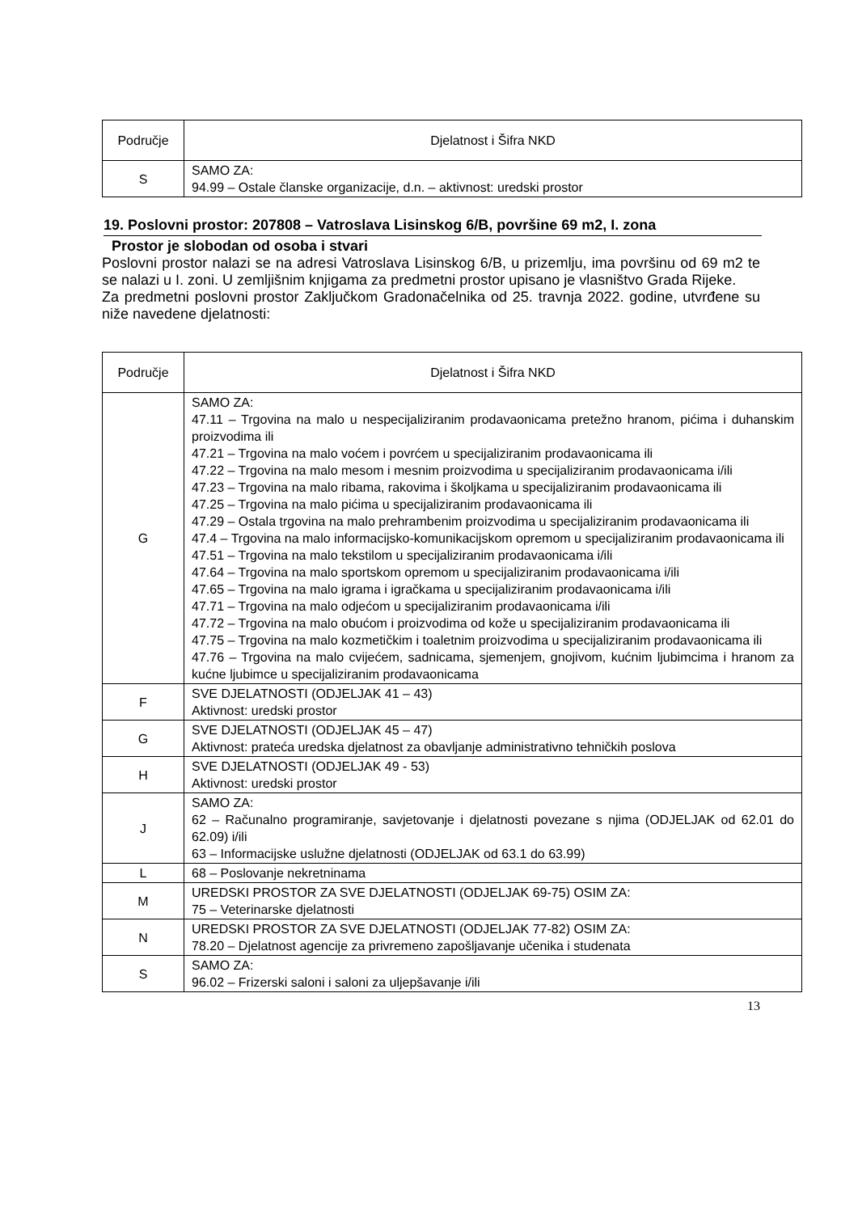| Područje | Djelatnost i Šifra NKD |
| --- | --- |
| S | SAMO ZA: 94.99 – Ostale članske organizacije, d.n. – aktivnost: uredski prostor |
19. Poslovni prostor: 207808 – Vatroslava Lisinskog 6/B, površine 69 m2, I. zona
Prostor je slobodan od osoba i stvari
Poslovni prostor nalazi se na adresi Vatroslava Lisinskog 6/B, u prizemlju, ima površinu od 69 m2 te se nalazi u I. zoni. U zemljišnim knjigama za predmetni prostor upisano je vlasništvo Grada Rijeke.
Za predmetni poslovni prostor Zaključkom Gradonačelnika od 25. travnja 2022. godine, utvrđene su niže navedene djelatnosti:
| Područje | Djelatnost i Šifra NKD |
| --- | --- |
| G | SAMO ZA: 47.11 – Trgovina na malo u nespecijaliziranim prodavaonicama pretežno hranom, pićima i duhanskim proizvodima ili 47.21 – Trgovina na malo voćem i povrćem u specijaliziranim prodavaonicama ili 47.22 – Trgovina na malo mesom i mesnim proizvodima u specijaliziranim prodavaonicama i/ili 47.23 – Trgovina na malo ribama, rakovima i školjkama u specijaliziranim prodavaonicama ili 47.25 – Trgovina na malo pićima u specijaliziranim prodavaonicama ili 47.29 – Ostala trgovina na malo prehrambenim proizvodima u specijaliziranim prodavaonicama ili 47.4 – Trgovina na malo informacijsko-komunikacijskom opremom u specijaliziranim prodavaonicama ili 47.51 – Trgovina na malo tekstilom u specijaliziranim prodavaonicama i/ili 47.64 – Trgovina na malo sportskom opremom u specijaliziranim prodavaonicama i/ili 47.65 – Trgovina na malo igrama i igračkama u specijaliziranim prodavaonicama i/ili 47.71 – Trgovina na malo odjećom u specijaliziranim prodavaonicama i/ili 47.72 – Trgovina na malo obućom i proizvodima od kože u specijaliziranim prodavaonicama ili 47.75 – Trgovina na malo kozmetičkim i toaletnim proizvodima u specijaliziranim prodavaonicama ili 47.76 – Trgovina na malo cvijećem, sadnicama, sjemenjem, gnojivom, kućnim ljubimcima i hranom za kućne ljubimce u specijaliziranim prodavaonicama |
| F | SVE DJELATNOSTI (ODJELJAK 41 – 43) Aktivnost: uredski prostor |
| G | SVE DJELATNOSTI (ODJELJAK 45 – 47) Aktivnost: prateća uredska djelatnost za obavljanje administrativno tehničkih poslova |
| H | SVE DJELATNOSTI (ODJELJAK 49 - 53) Aktivnost: uredski prostor |
| J | SAMO ZA: 62 – Računalno programiranje, savjetovanje i djelatnosti povezane s njima (ODJELJAK od 62.01 do 62.09) i/ili 63 – Informacijske uslužne djelatnosti (ODJELJAK od 63.1 do 63.99) |
| L | 68 – Poslovanje nekretninama |
| M | UREDSKI PROSTOR ZA SVE DJELATNOSTI (ODJELJAK 69-75) OSIM ZA: 75 – Veterinarske djelatnosti |
| N | UREDSKI PROSTOR ZA SVE DJELATNOSTI (ODJELJAK 77-82) OSIM ZA: 78.20 – Djelatnost agencije za privremeno zapošljavanje učenika i studenata |
| S | SAMO ZA: 96.02 – Frizerski saloni i saloni za uljepšavanje i/ili |
13